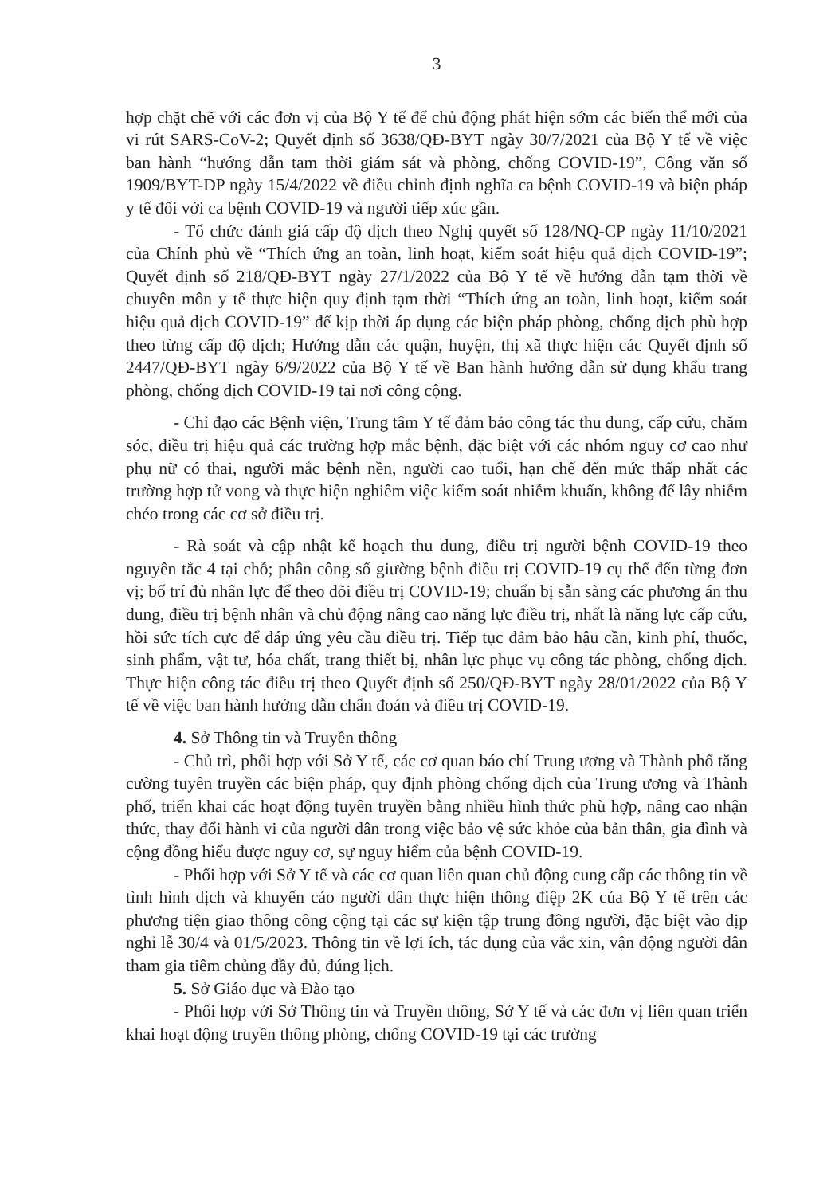3
hợp chặt chẽ với các đơn vị của Bộ Y tế để chủ động phát hiện sớm các biến thể mới của vi rút SARS-CoV-2; Quyết định số 3638/QĐ-BYT ngày 30/7/2021 của Bộ Y tế về việc ban hành “hướng dẫn tạm thời giám sát và phòng, chống COVID-19”, Công văn số 1909/BYT-DP ngày 15/4/2022 về điều chỉnh định nghĩa ca bệnh COVID-19 và biện pháp y tế đối với ca bệnh COVID-19 và người tiếp xúc gần.
- Tổ chức đánh giá cấp độ dịch theo Nghị quyết số 128/NQ-CP ngày 11/10/2021 của Chính phủ về “Thích ứng an toàn, linh hoạt, kiểm soát hiệu quả dịch COVID-19”; Quyết định số 218/QĐ-BYT ngày 27/1/2022 của Bộ Y tế về hướng dẫn tạm thời về chuyên môn y tế thực hiện quy định tạm thời “Thích ứng an toàn, linh hoạt, kiểm soát hiệu quả dịch COVID-19” để kịp thời áp dụng các biện pháp phòng, chống dịch phù hợp theo từng cấp độ dịch; Hướng dẫn các quận, huyện, thị xã thực hiện các Quyết định số 2447/QĐ-BYT ngày 6/9/2022 của Bộ Y tế về Ban hành hướng dẫn sử dụng khẩu trang phòng, chống dịch COVID-19 tại nơi công cộng.
- Chỉ đạo các Bệnh viện, Trung tâm Y tế đảm bảo công tác thu dung, cấp cứu, chăm sóc, điều trị hiệu quả các trường hợp mắc bệnh, đặc biệt với các nhóm nguy cơ cao như phụ nữ có thai, người mắc bệnh nền, người cao tuổi, hạn chế đến mức thấp nhất các trường hợp tử vong và thực hiện nghiêm việc kiểm soát nhiễm khuẩn, không để lây nhiễm chéo trong các cơ sở điều trị.
- Rà soát và cập nhật kế hoạch thu dung, điều trị người bệnh COVID-19 theo nguyên tắc 4 tại chỗ; phân công số giường bệnh điều trị COVID-19 cụ thể đến từng đơn vị; bố trí đủ nhân lực để theo dõi điều trị COVID-19; chuẩn bị sẵn sàng các phương án thu dung, điều trị bệnh nhân và chủ động nâng cao năng lực điều trị, nhất là năng lực cấp cứu, hồi sức tích cực để đáp ứng yêu cầu điều trị. Tiếp tục đảm bảo hậu cần, kinh phí, thuốc, sinh phẩm, vật tư, hóa chất, trang thiết bị, nhân lực phục vụ công tác phòng, chống dịch. Thực hiện công tác điều trị theo Quyết định số 250/QĐ-BYT ngày 28/01/2022 của Bộ Y tế về việc ban hành hướng dẫn chẩn đoán và điều trị COVID-19.
4. Sở Thông tin và Truyền thông
- Chủ trì, phối hợp với Sở Y tế, các cơ quan báo chí Trung ương và Thành phố tăng cường tuyên truyền các biện pháp, quy định phòng chống dịch của Trung ương và Thành phố, triển khai các hoạt động tuyên truyền bằng nhiều hình thức phù hợp, nâng cao nhận thức, thay đổi hành vi của người dân trong việc bảo vệ sức khỏe của bản thân, gia đình và cộng đồng hiểu được nguy cơ, sự nguy hiểm của bệnh COVID-19.
- Phối hợp với Sở Y tế và các cơ quan liên quan chủ động cung cấp các thông tin về tình hình dịch và khuyến cáo người dân thực hiện thông điệp 2K của Bộ Y tế trên các phương tiện giao thông công cộng tại các sự kiện tập trung đông người, đặc biệt vào dịp nghỉ lễ 30/4 và 01/5/2023. Thông tin về lợi ích, tác dụng của vắc xin, vận động người dân tham gia tiêm chủng đầy đủ, đúng lịch.
5. Sở Giáo dục và Đào tạo
- Phối hợp với Sở Thông tin và Truyền thông, Sở Y tế và các đơn vị liên quan triển khai hoạt động truyền thông phòng, chống COVID-19 tại các trường